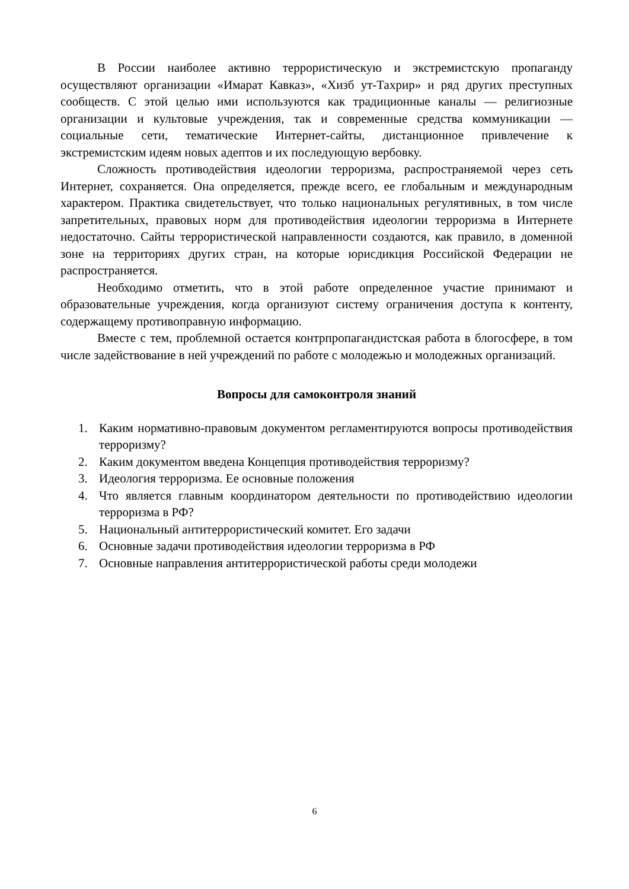В России наиболее активно террористическую и экстремистскую пропаганду осуществляют организации «Имарат Кавказ», «Хизб ут-Тахрир» и ряд других преступных сообществ. С этой целью ими используются как традиционные каналы — религиозные организации и культовые учреждения, так и современные средства коммуникации — социальные сети, тематические Интернет-сайты, дистанционное привлечение к экстремистским идеям новых адептов и их последующую вербовку.
Сложность противодействия идеологии терроризма, распространяемой через сеть Интернет, сохраняется. Она определяется, прежде всего, ее глобальным и международным характером. Практика свидетельствует, что только национальных регулятивных, в том числе запретительных, правовых норм для противодействия идеологии терроризма в Интернете недостаточно. Сайты террористической направленности создаются, как правило, в доменной зоне на территориях других стран, на которые юрисдикция Российской Федерации не распространяется.
Необходимо отметить, что в этой работе определенное участие принимают и образовательные учреждения, когда организуют систему ограничения доступа к контенту, содержащему противоправную информацию.
Вместе с тем, проблемной остается контрпропагандистская работа в блогосфере, в том числе задействование в ней учреждений по работе с молодежью и молодежных организаций.
Вопросы для самоконтроля знаний
1. Каким нормативно-правовым документом регламентируются вопросы противодействия терроризму?
2. Каким документом введена Концепция противодействия терроризму?
3. Идеология терроризма. Ее основные положения
4. Что является главным координатором деятельности по противодействию идеологии терроризма в РФ?
5. Национальный антитеррористический комитет. Его задачи
6. Основные задачи противодействия идеологии терроризма в РФ
7. Основные направления антитеррористической работы среди молодежи
6